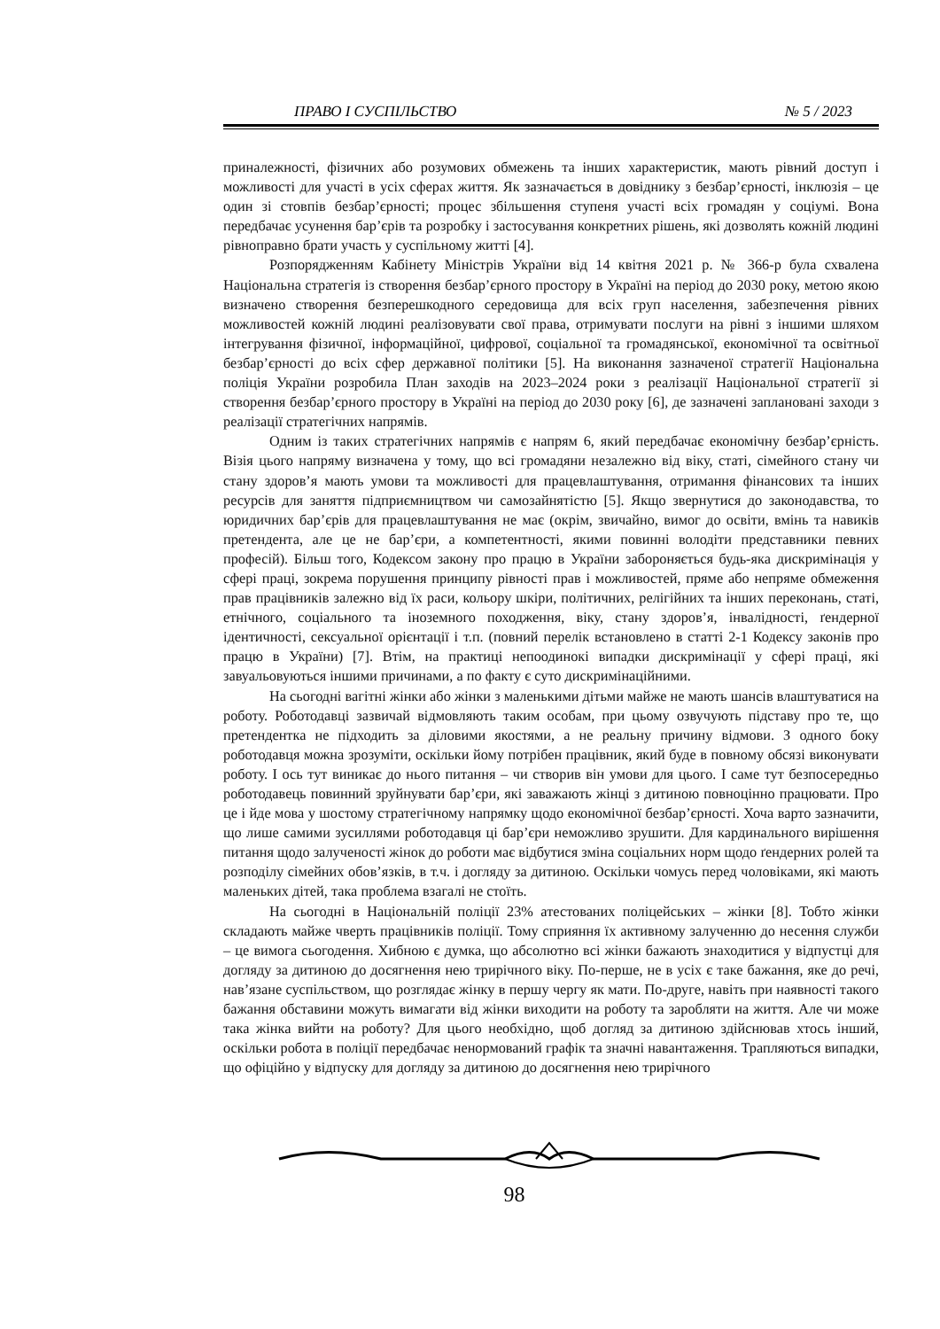ПРАВО І СУСПІЛЬСТВО № 5 / 2023
приналежності, фізичних або розумових обмежень та інших характеристик, мають рівний доступ і можливості для участі в усіх сферах життя. Як зазначається в довіднику з безбар’єрності, інклюзія – це один зі стовпів безбар’єрності; процес збільшення ступеня участі всіх громадян у соціумі. Вона передбачає усунення бар’єрів та розробку і застосування конкретних рішень, які дозволять кожній людині рівноправно брати участь у суспільному житті [4].
Розпорядженням Кабінету Міністрів України від 14 квітня 2021 р. № 366-р була схвалена Національна стратегія із створення безбар’єрного простору в Україні на період до 2030 року, метою якою визначено створення безперешкодного середовища для всіх груп населення, забезпечення рівних можливостей кожній людині реалізовувати свої права, отримувати послуги на рівні з іншими шляхом інтегрування фізичної, інформаційної, цифрової, соціальної та громадянської, економічної та освітньої безбар’єрності до всіх сфер державної політики [5]. На виконання зазначеної стратегії Національна поліція України розробила План заходів на 2023–2024 роки з реалізації Національної стратегії зі створення безбар’єрного простору в Україні на період до 2030 року [6], де зазначені заплановані заходи з реалізації стратегічних напрямів.
Одним із таких стратегічних напрямів є напрям 6, який передбачає економічну безбар’єрність. Візія цього напряму визначена у тому, що всі громадяни незалежно від віку, статі, сімейного стану чи стану здоров’я мають умови та можливості для працевлаштування, отримання фінансових та інших ресурсів для заняття підприємництвом чи самозайнятістю [5]. Якщо звернутися до законодавства, то юридичних бар’єрів для працевлаштування не має (окрім, звичайно, вимог до освіти, вмінь та навиків претендента, але це не бар’єри, а компетентності, якими повинні володіти представники певних професій). Більш того, Кодексом закону про працю в України забороняється будь-яка дискримінація у сфері праці, зокрема порушення принципу рівності прав і можливостей, пряме або непряме обмеження прав працівників залежно від їх раси, кольору шкіри, політичних, релігійних та інших переконань, статі, етнічного, соціального та іноземного походження, віку, стану здоров’я, інвалідності, ґендерної ідентичності, сексуальної орієнтації і т.п. (повний перелік встановлено в статті 2-1 Кодексу законів про працю в України) [7]. Втім, на практиці непоодинокі випадки дискримінації у сфері праці, які завуальовуються іншими причинами, а по факту є суто дискримінаційними.
На сьогодні вагітні жінки або жінки з маленькими дітьми майже не мають шансів влаштуватися на роботу. Роботодавці зазвичай відмовляють таким особам, при цьому озвучують підставу про те, що претендентка не підходить за діловими якостями, а не реальну причину відмови. З одного боку роботодавця можна зрозуміти, оскільки йому потрібен працівник, який буде в повному обсязі виконувати роботу. І ось тут виникає до нього питання – чи створив він умови для цього. І саме тут безпосередньо роботодавець повинний зруйнувати бар’єри, які заважають жінці з дитиною повноцінно працювати. Про це і йде мова у шостому стратегічному напрямку щодо економічної безбар’єрності. Хоча варто зазначити, що лише самими зусиллями роботодавця ці бар’єри неможливо зрушити. Для кардинального вирішення питання щодо залученості жінок до роботи має відбутися зміна соціальних норм щодо ґендерних ролей та розподілу сімейних обов’язків, в т.ч. і догляду за дитиною. Оскільки чомусь перед чоловіками, які мають маленьких дітей, така проблема взагалі не стоїть.
На сьогодні в Національній поліції 23% атестованих поліцейських – жінки [8]. Тобто жінки складають майже чверть працівників поліції. Тому сприяння їх активному залученню до несення служби – це вимога сьогодення. Хибною є думка, що абсолютно всі жінки бажають знаходитися у відпустці для догляду за дитиною до досягнення нею трирічного віку. По-перше, не в усіх є таке бажання, яке до речі, нав’язане суспільством, що розглядає жінку в першу чергу як мати. По-друге, навіть при наявності такого бажання обставини можуть вимагати від жінки виходити на роботу та заробляти на життя. Але чи може така жінка вийти на роботу? Для цього необхідно, щоб догляд за дитиною здійснював хтось інший, оскільки робота в поліції передбачає ненормований графік та значні навантаження. Трапляються випадки, що офіційно у відпуску для догляду за дитиною до досягнення нею трирічного
98